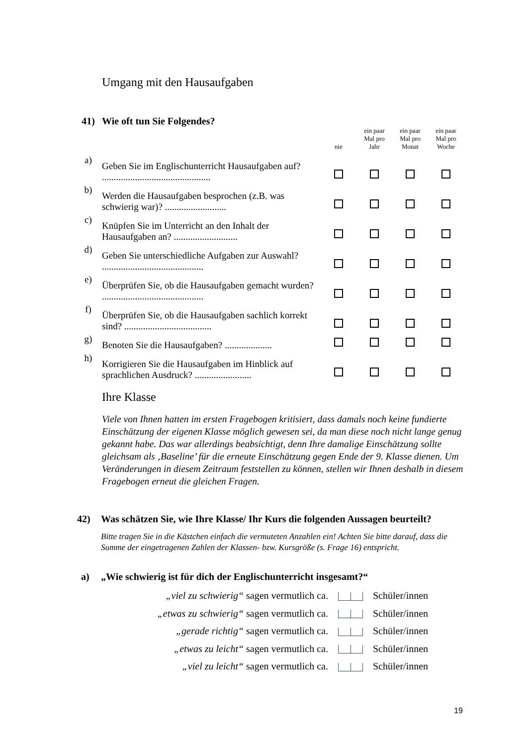Umgang mit den Hausaufgaben
| 41) | Wie oft tun Sie Folgendes? | | | | |
| | | nie | ein paar Mal pro Jahr | ein paar Mal pro Monat | ein paar Mal pro Woche |
| a) | Geben Sie im Englischunterricht Hausaufgaben auf? .............................................. | | | | |
| b) | Werden die Hausaufgaben besprochen (z.B. was schwierig war)? .......................... | | | | |
| c) | Knüpfen Sie im Unterricht an den Inhalt der Hausaufgaben an? ........................... | | | | |
| d) | Geben Sie unterschiedliche Aufgaben zur Auswahl? ........................................... | | | | |
| e) | Überprüfen Sie, ob die Hausaufgaben gemacht wurden? ........................................... | | | | |
| f) | Überprüfen Sie, ob die Hausaufgaben sachlich korrekt sind? ..................................... | | | | |
| g) | Benoten Sie die Hausaufgaben? .................... | | | | |
| h) | Korrigieren Sie die Hausaufgaben im Hinblick auf sprachlichen Ausdruck? ........................ | | | | |
Ihre Klasse
Viele von Ihnen hatten im ersten Fragebogen kritisiert, dass damals noch keine fundierte Einschätzung der eigenen Klasse möglich gewesen sei, da man diese noch nicht lange genug gekannt habe. Das war allerdings beabsichtigt, denn Ihre damalige Einschätzung sollte gleichsam als ‚Baseline’ für die erneute Einschätzung gegen Ende der 9. Klasse dienen. Um Veränderungen in diesem Zeitraum feststellen zu können, stellen wir Ihnen deshalb in diesem Fragebogen erneut die gleichen Fragen.
42) Was schätzen Sie, wie Ihre Klasse/ Ihr Kurs die folgenden Aussagen beurteilt?
Bitte tragen Sie in die Kästchen einfach die vermuteten Anzahlen ein! Achten Sie bitte darauf, dass die Summe der eingetragenen Zahlen der Klassen- bzw. Kursgröße (s. Frage 16) entspricht.
a) „Wie schwierig ist für dich der Englischunterricht insgesamt?“
„viel zu schwierig“ sagen vermutlich ca. Schüler/innen
„etwas zu schwierig“ sagen vermutlich ca. Schüler/innen
„gerade richtig“ sagen vermutlich ca. Schüler/innen
„etwas zu leicht“ sagen vermutlich ca. Schüler/innen
„viel zu leicht“ sagen vermutlich ca. Schüler/innen
19